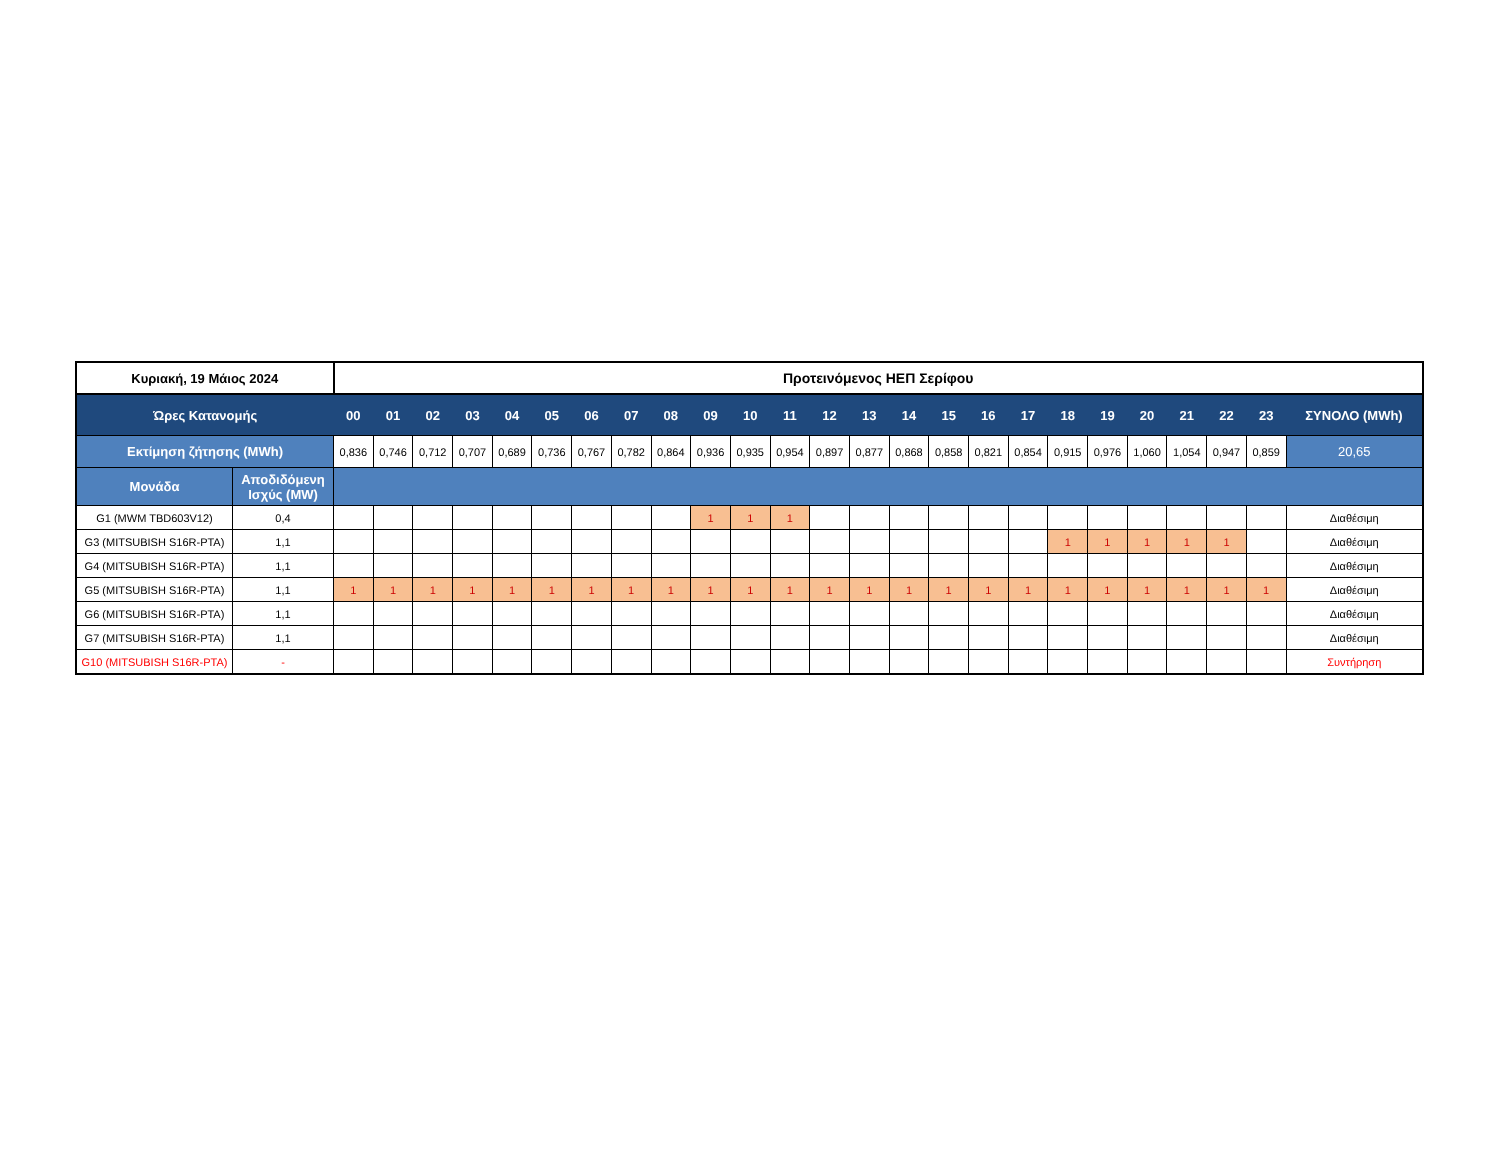| Κυριακή, 19 Μάιος 2024 | | Προτεινόμενος ΗΕΠ Σερίφου | | | | | | | | | | | | | | | | | | | | | | | | |
| --- | --- | --- | --- | --- | --- | --- | --- | --- | --- | --- | --- | --- | --- | --- | --- | --- | --- | --- | --- | --- | --- | --- | --- | --- | --- | --- |
| Ώρες Κατανομής | | 00 | 01 | 02 | 03 | 04 | 05 | 06 | 07 | 08 | 09 | 10 | 11 | 12 | 13 | 14 | 15 | 16 | 17 | 18 | 19 | 20 | 21 | 22 | 23 | ΣΥΝΟΛΟ (MWh) |
| Εκτίμηση ζήτησης (MWh) | | 0,836 | 0,746 | 0,712 | 0,707 | 0,689 | 0,736 | 0,767 | 0,782 | 0,864 | 0,936 | 0,935 | 0,954 | 0,897 | 0,877 | 0,868 | 0,858 | 0,821 | 0,854 | 0,915 | 0,976 | 1,060 | 1,054 | 0,947 | 0,859 | 20,65 |
| Μονάδα | Αποδιδόμενη Ισχύς (MW) | | | | | | | | | | | | | | | | | | | | | | | | | |
| G1 (MWM TBD603V12) | 0,4 | | | | | | | | | | 1 | 1 | 1 | | | | | | | | | | | | | Διαθέσιμη |
| G3 (MITSUBISH S16R-PTA) | 1,1 | | | | | | | | | | | | | | | | | | | 1 | 1 | 1 | 1 | 1 | | Διαθέσιμη |
| G4 (MITSUBISH S16R-PTA) | 1,1 | | | | | | | | | | | | | | | | | | | | | | | | | Διαθέσιμη |
| G5 (MITSUBISH S16R-PTA) | 1,1 | 1 | 1 | 1 | 1 | 1 | 1 | 1 | 1 | 1 | 1 | 1 | 1 | 1 | 1 | 1 | 1 | 1 | 1 | 1 | 1 | 1 | 1 | 1 | 1 | Διαθέσιμη |
| G6 (MITSUBISH S16R-PTA) | 1,1 | | | | | | | | | | | | | | | | | | | | | | | | | Διαθέσιμη |
| G7 (MITSUBISH S16R-PTA) | 1,1 | | | | | | | | | | | | | | | | | | | | | | | | | Διαθέσιμη |
| G10 (MITSUBISH S16R-PTA) | - | | | | | | | | | | | | | | | | | | | | | | | | | Συντήρηση |